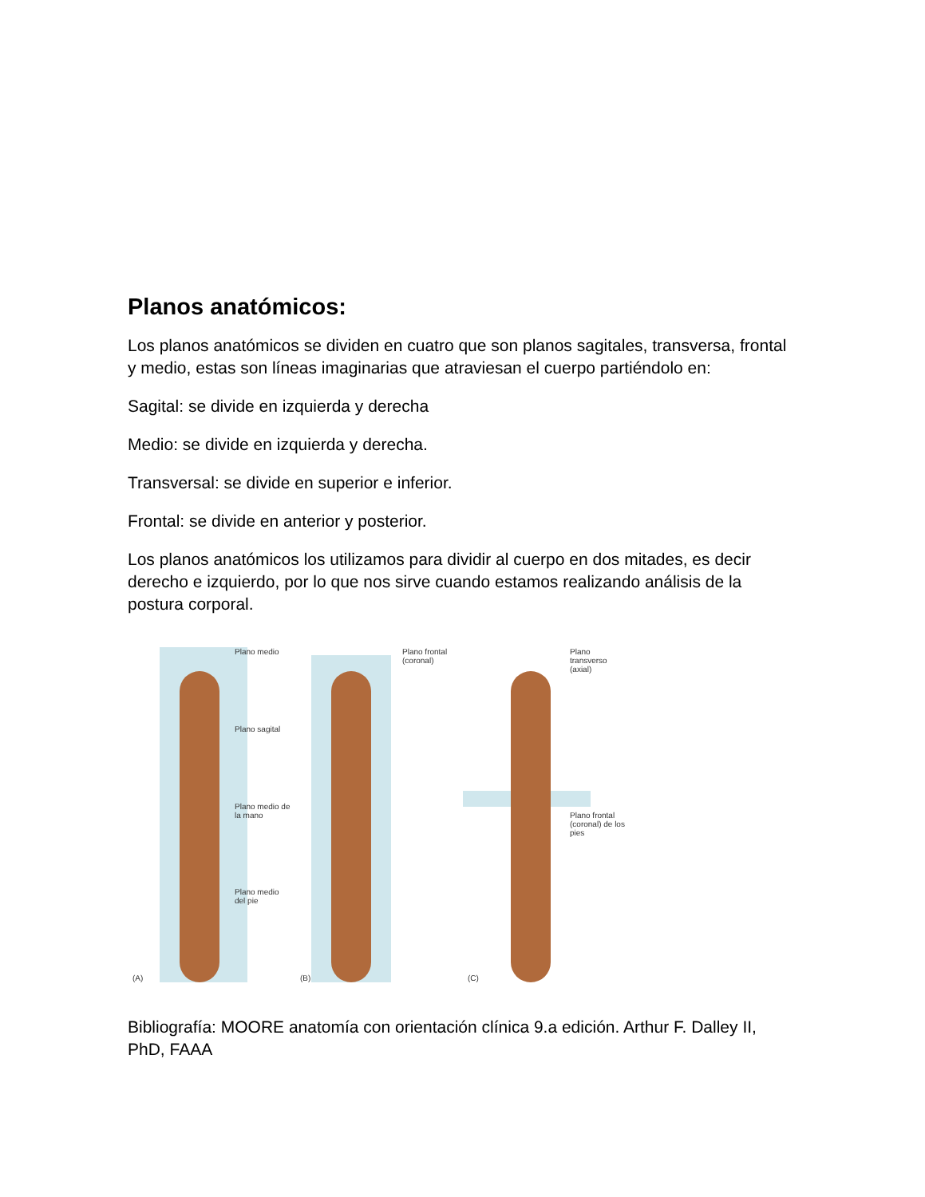Planos anatómicos:
Los planos anatómicos se dividen en cuatro que son planos sagitales, transversa, frontal y medio, estas son líneas imaginarias que atraviesan el cuerpo partiéndolo en:
Sagital: se divide en izquierda y derecha
Medio: se divide en izquierda y derecha.
Transversal: se divide en superior e inferior.
Frontal: se divide en anterior y posterior.
Los planos anatómicos los utilizamos para dividir al cuerpo en dos mitades, es decir derecho e izquierdo, por lo que nos sirve cuando estamos realizando análisis de la postura corporal.
Plano medio
Plano sagital
Plano medio de la mano
Plano medio del pie
(A)
Plano frontal (coronal)
(B)
Plano transverso (axial)
Plano frontal (coronal) de los pies
(C)
Bibliografía: MOORE anatomía con orientación clínica 9.a edición. Arthur F. Dalley II, PhD, FAAA